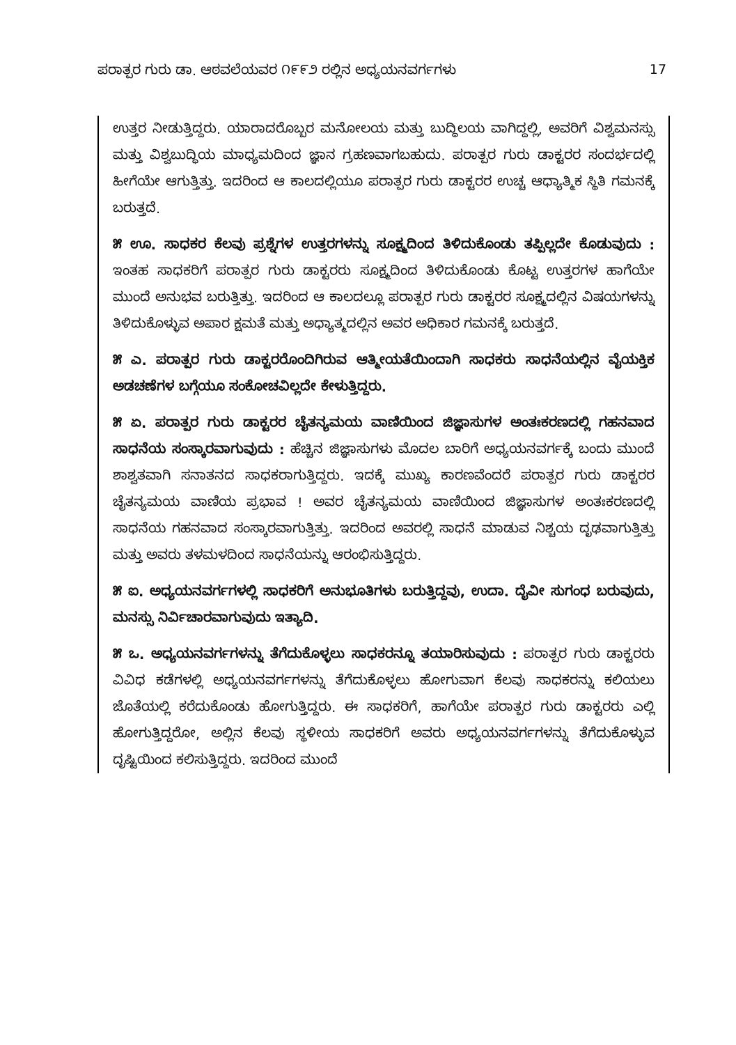ಪರಾತ್ಪರ ಗುರು ಡಾ. ಆಠವಲೆಯವರ ೧೯೯೨ ರಲ್ಲಿನ ಅಧ್ಯಯನವರ್ಗಗಳು 17
ಉತ್ತರ ನೀಡುತ್ತಿದ್ದರು. ಯಾರಾದರೊಬ್ಬರ ಮನೋಲಯ ಮತ್ತು ಬುದ್ಧಿಲಯ ವಾಗಿದ್ದಲ್ಲಿ, ಅವರಿಗೆ ವಿಶ್ವಮನಸ್ಸು ಮತ್ತು ವಿಶ್ವಬುದ್ಧಿಯ ಮಾಧ್ಯಮದಿಂದ ಜ್ಞಾನ ಗ್ರಹಣವಾಗಬಹುದು. ಪರಾತ್ಪರ ಗುರು ಡಾಕ್ಟರರ ಸಂದರ್ಭದಲ್ಲಿ ಹೀಗೆಯೇ ಆಗುತ್ತಿತ್ತು. ಇದರಿಂದ ಆ ಕಾಲದಲ್ಲಿಯೂ ಪರಾತ್ಪರ ಗುರು ಡಾಕ್ಟರರ ಉಚ್ಚ ಆಧ್ಯಾತ್ಮಿಕ ಸ್ಥಿತಿ ಗಮನಕ್ಕೆ ಬರುತ್ತದೆ.
೫ ಊ. ಸಾಧಕರ ಕೆಲವು ಪ್ರಶ್ನೆಗಳ ಉತ್ತರಗಳನ್ನು ಸೂಕ್ಷ್ಮದಿಂದ ತಿಳಿದುಕೊಂಡು ತಪ್ಪಿಲ್ಲದೇ ಕೊಡುವುದು : ಇಂತಹ ಸಾಧಕರಿಗೆ ಪರಾತ್ಪರ ಗುರು ಡಾಕ್ಟರರು ಸೂಕ್ಷ್ಮದಿಂದ ತಿಳಿದುಕೊಂಡು ಕೊಟ್ಟ ಉತ್ತರಗಳ ಹಾಗೆಯೇ ಮುಂದೆ ಅನುಭವ ಬರುತ್ತಿತ್ತು. ಇದರಿಂದ ಆ ಕಾಲದಲ್ಲೂ ಪರಾತ್ಪರ ಗುರು ಡಾಕ್ಟರರ ಸೂಕ್ಷ್ಮದಲ್ಲಿನ ವಿಷಯಗಳನ್ನು ತಿಳಿದುಕೊಳ್ಳುವ ಅಪಾರ ಕ್ಷಮತೆ ಮತ್ತು ಅಧ್ಯಾತ್ಮದಲ್ಲಿನ ಅವರ ಅಧಿಕಾರ ಗಮನಕ್ಕೆ ಬರುತ್ತದೆ.
೫ ಎ. ಪರಾತ್ಪರ ಗುರು ಡಾಕ್ಟರರೊಂದಿಗಿರುವ ಆತ್ಮೀಯತೆಯಿಂದಾಗಿ ಸಾಧಕರು ಸಾಧನೆಯಲ್ಲಿನ ವೈಯಕ್ತಿಕ ಅಡಚಣೆಗಳ ಬಗ್ಗೆಯೂ ಸಂಕೋಚವಿಲ್ಲದೇ ಕೇಳುತ್ತಿದ್ದರು.
೫ ಏ. ಪರಾತ್ಪರ ಗುರು ಡಾಕ್ಟರರ ಚೈತನ್ಯಮಯ ವಾಣಿಯಿಂದ ಜಿಜ್ಞಾಸುಗಳ ಅಂತಃಕರಣದಲ್ಲಿ ಗಹನವಾದ ಸಾಧನೆಯ ಸಂಸ್ಕಾರವಾಗುವುದು : ಹೆಚ್ಚಿನ ಜಿಜ್ಞಾಸುಗಳು ಮೊದಲ ಬಾರಿಗೆ ಅಧ್ಯಯನವರ್ಗಕ್ಕೆ ಬಂದು ಮುಂದೆ ಶಾಶ್ವತವಾಗಿ ಸನಾತನದ ಸಾಧಕರಾಗುತ್ತಿದ್ದರು. ಇದಕ್ಕೆ ಮುಖ್ಯ ಕಾರಣವೆಂದರೆ ಪರಾತ್ಪರ ಗುರು ಡಾಕ್ಟರರ ಚೈತನ್ಯಮಯ ವಾಣಿಯ ಪ್ರಭಾವ ! ಅವರ ಚೈತನ್ಯಮಯ ವಾಣಿಯಿಂದ ಜಿಜ್ಞಾಸುಗಳ ಅಂತಃಕರಣದಲ್ಲಿ ಸಾಧನೆಯ ಗಹನವಾದ ಸಂಸ್ಕಾರವಾಗುತ್ತಿತ್ತು. ಇದರಿಂದ ಅವರಲ್ಲಿ ಸಾಧನೆ ಮಾಡುವ ನಿಶ್ಚಯ ದೃಢವಾಗುತ್ತಿತ್ತು ಮತ್ತು ಅವರು ತಳಮಳದಿಂದ ಸಾಧನೆಯನ್ನು ಆರಂಭಿಸುತ್ತಿದ್ದರು.
೫ ಐ. ಅಧ್ಯಯನವರ್ಗಗಳಲ್ಲಿ ಸಾಧಕರಿಗೆ ಅನುಭೂತಿಗಳು ಬರುತ್ತಿದ್ದವು, ಉದಾ. ದೈವೀ ಸುಗಂಧ ಬರುವುದು, ಮನಸ್ಸು ನಿರ್ವಿಚಾರವಾಗುವುದು ಇತ್ಯಾದಿ.
೫ ಒ. ಅಧ್ಯಯನವರ್ಗಗಳನ್ನು ತೆಗೆದುಕೊಳ್ಳಲು ಸಾಧಕರನ್ನೂ ತಯಾರಿಸುವುದು : ಪರಾತ್ಪರ ಗುರು ಡಾಕ್ಟರರು ವಿವಿಧ ಕಡೆಗಳಲ್ಲಿ ಅಧ್ಯಯನವರ್ಗಗಳನ್ನು ತೆಗೆದುಕೊಳ್ಳಲು ಹೋಗುವಾಗ ಕೆಲವು ಸಾಧಕರನ್ನು ಕಲಿಯಲು ಜೊತೆಯಲ್ಲಿ ಕರೆದುಕೊಂಡು ಹೋಗುತ್ತಿದ್ದರು. ಈ ಸಾಧಕರಿಗೆ, ಹಾಗೆಯೇ ಪರಾತ್ಪರ ಗುರು ಡಾಕ್ಟರರು ಎಲ್ಲಿ ಹೋಗುತ್ತಿದ್ದರೋ, ಅಲ್ಲಿನ ಕೆಲವು ಸ್ಥಳೀಯ ಸಾಧಕರಿಗೆ ಅವರು ಅಧ್ಯಯನವರ್ಗಗಳನ್ನು ತೆಗೆದುಕೊಳ್ಳುವ ದೃಷ್ಟಿಯಿಂದ ಕಲಿಸುತ್ತಿದ್ದರು. ಇದರಿಂದ ಮುಂದೆ